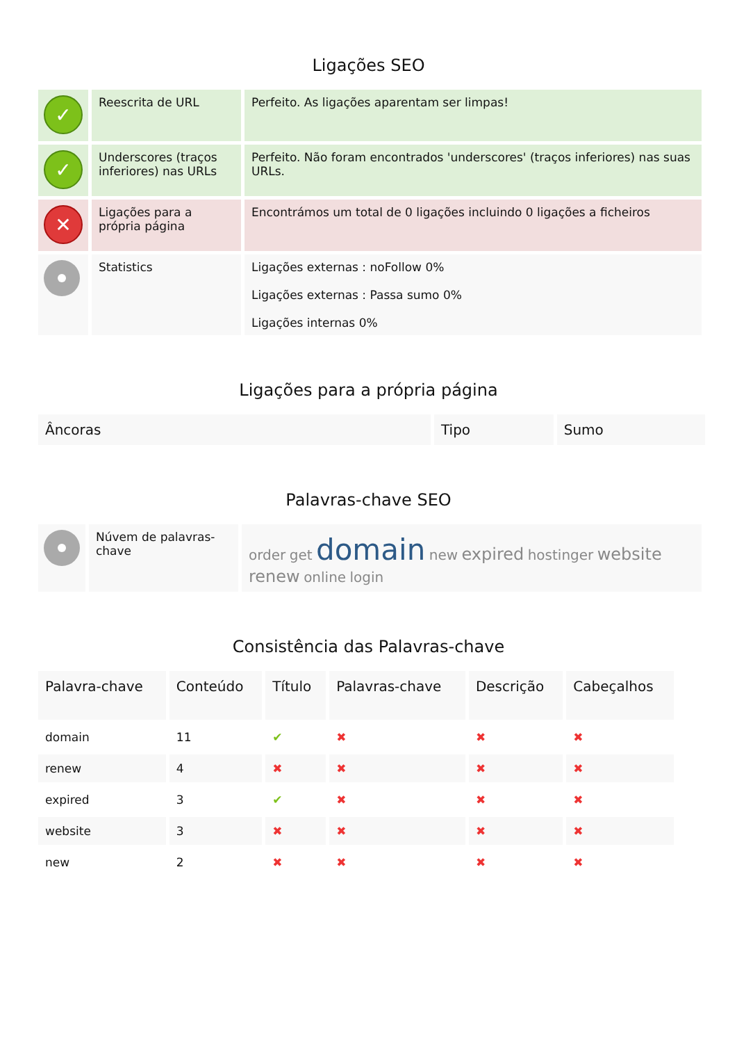Ligações SEO
| ✓ | Reescrita de URL | Perfeito. As ligações aparentam ser limpas! |
| ✓ | Underscores (traços inferiores) nas URLs | Perfeito. Não foram encontrados 'underscores' (traços inferiores) nas suas URLs. |
| ✕ | Ligações para a própria página | Encontrámos um total de 0 ligações incluindo 0 ligações a ficheiros |
| | Statistics | Ligações externas : noFollow 0% Ligações externas : Passa sumo 0% Ligações internas 0% |
Ligações para a própria página
| Âncoras | Tipo | Sumo |
| --- | --- | --- |
Palavras-chave SEO
| | Núvem de palavras-chave | order get domain new expired hostinger website renew online login |
Consistência das Palavras-chave
| Palavra-chave | Conteúdo | Título | Palavras-chave | Descrição | Cabeçalhos |
| --- | --- | --- | --- | --- | --- |
| domain | 11 | ✔ | ✖ | ✖ | ✖ |
| renew | 4 | ✖ | ✖ | ✖ | ✖ |
| expired | 3 | ✔ | ✖ | ✖ | ✖ |
| website | 3 | ✖ | ✖ | ✖ | ✖ |
| new | 2 | ✖ | ✖ | ✖ | ✖ |